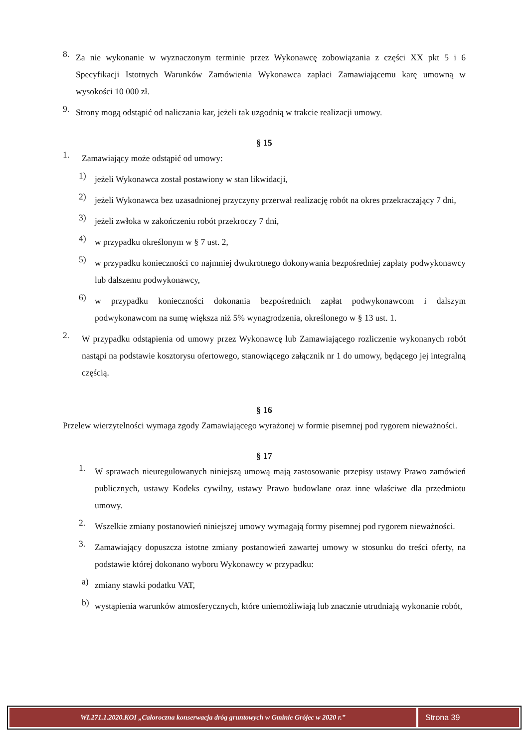8. Za nie wykonanie w wyznaczonym terminie przez Wykonawcę zobowiązania z części XX pkt 5 i 6 Specyfikacji Istotnych Warunków Zamówienia Wykonawca zapłaci Zamawiającemu karę umowną w wysokości 10 000 zł.
9. Strony mogą odstąpić od naliczania kar, jeżeli tak uzgodnią w trakcie realizacji umowy.
§ 15
1. Zamawiający może odstąpić od umowy:
1) jeżeli Wykonawca został postawiony w stan likwidacji,
2) jeżeli Wykonawca bez uzasadnionej przyczyny przerwał realizację robót na okres przekraczający 7 dni,
3) jeżeli zwłoka w zakończeniu robót przekroczy 7 dni,
4) w przypadku określonym w § 7 ust. 2,
5) w przypadku konieczności co najmniej dwukrotnego dokonywania bezpośredniej zapłaty podwykonawcy lub dalszemu podwykonawcy,
6) w przypadku konieczności dokonania bezpośrednich zapłat podwykonawcom i dalszym podwykonawcom na sumę większa niż 5% wynagrodzenia, określonego w § 13 ust. 1.
2. W przypadku odstąpienia od umowy przez Wykonawcę lub Zamawiającego rozliczenie wykonanych robót nastąpi na podstawie kosztorysu ofertowego, stanowiącego załącznik nr 1 do umowy, będącego jej integralną częścią.
§ 16
Przelew wierzytelności wymaga zgody Zamawiającego wyrażonej w formie pisemnej pod rygorem nieważności.
§ 17
1. W sprawach nieuregulowanych niniejszą umową mają zastosowanie przepisy ustawy Prawo zamówień publicznych, ustawy Kodeks cywilny, ustawy Prawo budowlane oraz inne właściwe dla przedmiotu umowy.
2. Wszelkie zmiany postanowień niniejszej umowy wymagają formy pisemnej pod rygorem nieważności.
3. Zamawiający dopuszcza istotne zmiany postanowień zawartej umowy w stosunku do treści oferty, na podstawie której dokonano wyboru Wykonawcy w przypadku:
a) zmiany stawki podatku VAT,
b) wystąpienia warunków atmosferycznych, które uniemożliwiają lub znacznie utrudniają wykonanie robót,
WI.271.1.2020.KOI „Całoroczna konserwacja dróg gruntowych w Gminie Grójec w 2020 r.”
Strona 39